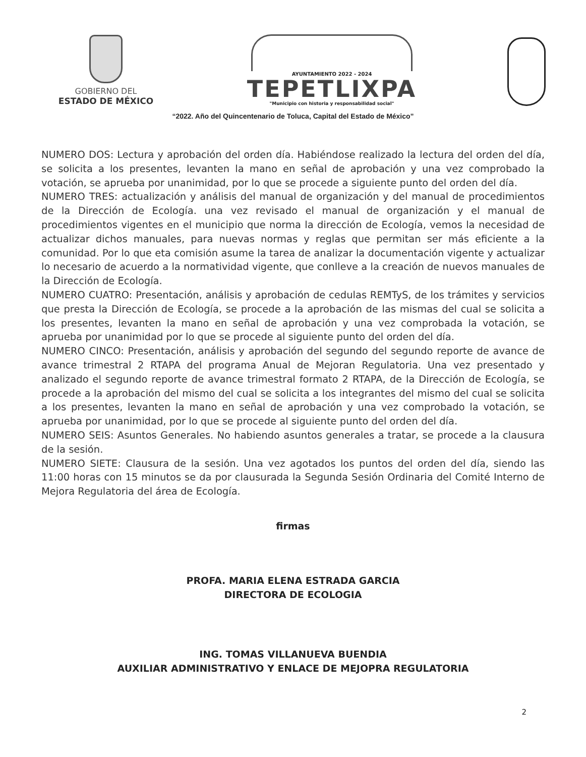GOBIERNO DEL
ESTADO DE MÉXICO
AYUNTAMIENTO 2022 - 2024
TEPETLIXPA
"Municipio con historia y responsabilidad social"
“2022. Año del Quincentenario de Toluca, Capital del Estado de México”
NUMERO DOS: Lectura y aprobación del orden día. Habiéndose realizado la lectura del orden del día, se solicita a los presentes, levanten la mano en señal de aprobación y una vez comprobado la votación, se aprueba por unanimidad, por lo que se procede a siguiente punto del orden del día.
NUMERO TRES: actualización y análisis del manual de organización y del manual de procedimientos de la Dirección de Ecología. una vez revisado el manual de organización y el manual de procedimientos vigentes en el municipio que norma la dirección de Ecología, vemos la necesidad de actualizar dichos manuales, para nuevas normas y reglas que permitan ser más eficiente a la comunidad. Por lo que eta comisión asume la tarea de analizar la documentación vigente y actualizar lo necesario de acuerdo a la normatividad vigente, que conlleve a la creación de nuevos manuales de la Dirección de Ecología.
NUMERO CUATRO: Presentación, análisis y aprobación de cedulas REMTyS, de los trámites y servicios que presta la Dirección de Ecología, se procede a la aprobación de las mismas del cual se solicita a los presentes, levanten la mano en señal de aprobación y una vez comprobada la votación, se aprueba por unanimidad por lo que se procede al siguiente punto del orden del día.
NUMERO CINCO: Presentación, análisis y aprobación del segundo del segundo reporte de avance de avance trimestral 2 RTAPA del programa Anual de Mejoran Regulatoria. Una vez presentado y analizado el segundo reporte de avance trimestral formato 2 RTAPA, de la Dirección de Ecología, se procede a la aprobación del mismo del cual se solicita a los integrantes del mismo del cual se solicita a los presentes, levanten la mano en señal de aprobación y una vez comprobado la votación, se aprueba por unanimidad, por lo que se procede al siguiente punto del orden del día.
NUMERO SEIS: Asuntos Generales. No habiendo asuntos generales a tratar, se procede a la clausura de la sesión.
NUMERO SIETE: Clausura de la sesión. Una vez agotados los puntos del orden del día, siendo las 11:00 horas con 15 minutos se da por clausurada la Segunda Sesión Ordinaria del Comité Interno de Mejora Regulatoria del área de Ecología.
firmas
PROFA. MARIA ELENA ESTRADA GARCIA
DIRECTORA DE ECOLOGIA
ING. TOMAS VILLANUEVA BUENDIA
AUXILIAR ADMINISTRATIVO Y ENLACE DE MEJOPRA REGULATORIA
2